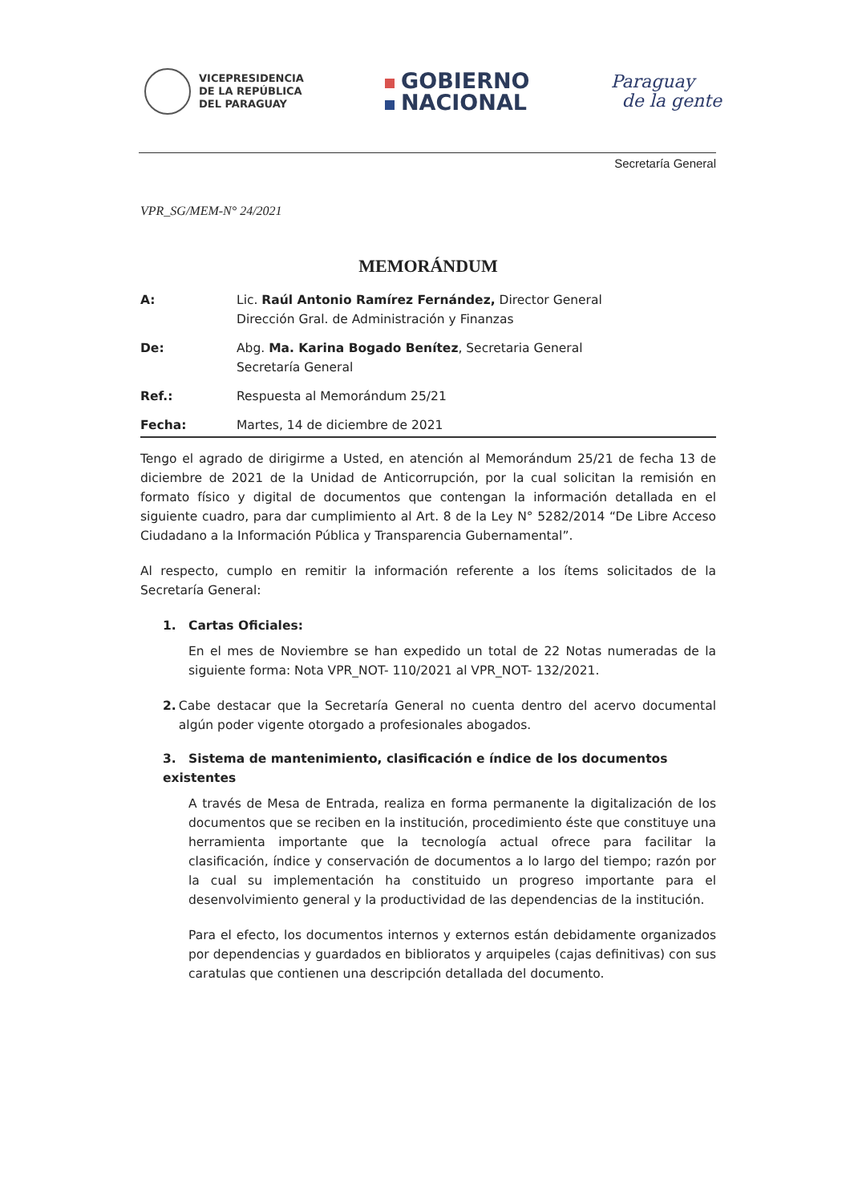VICEPRESIDENCIA
DE LA REPÚBLICA
DEL PARAGUAY
GOBIERNO
NACIONAL
Paraguay
de la gente
Secretaría General
VPR_SG/MEM-N° 24/2021
MEMORÁNDUM
| A: | Lic. Raúl Antonio Ramírez Fernández, Director General Dirección Gral. de Administración y Finanzas |
| De: | Abg. Ma. Karina Bogado Benítez , Secretaria General Secretaría General |
| Ref.: | Respuesta al Memorándum 25/21 |
| Fecha: | Martes, 14 de diciembre de 2021 |
Tengo el agrado de dirigirme a Usted, en atención al Memorándum 25/21 de fecha 13 de diciembre de 2021 de la Unidad de Anticorrupción, por la cual solicitan la remisión en formato físico y digital de documentos que contengan la información detallada en el siguiente cuadro, para dar cumplimiento al Art. 8 de la Ley N° 5282/2014 “De Libre Acceso Ciudadano a la Información Pública y Transparencia Gubernamental”.
Al respecto, cumplo en remitir la información referente a los ítems solicitados de la Secretaría General:
1. Cartas Oficiales:
En el mes de Noviembre se han expedido un total de 22 Notas numeradas de la siguiente forma: Nota VPR_NOT- 110/2021 al VPR_NOT- 132/2021.
2. Cabe destacar que la Secretaría General no cuenta dentro del acervo documental algún poder vigente otorgado a profesionales abogados.
3. Sistema de mantenimiento, clasificación e índice de los documentos existentes
A través de Mesa de Entrada, realiza en forma permanente la digitalización de los documentos que se reciben en la institución, procedimiento éste que constituye una herramienta importante que la tecnología actual ofrece para facilitar la clasificación, índice y conservación de documentos a lo largo del tiempo; razón por la cual su implementación ha constituido un progreso importante para el desenvolvimiento general y la productividad de las dependencias de la institución.
Para el efecto, los documentos internos y externos están debidamente organizados por dependencias y guardados en biblioratos y arquipeles (cajas definitivas) con sus caratulas que contienen una descripción detallada del documento.